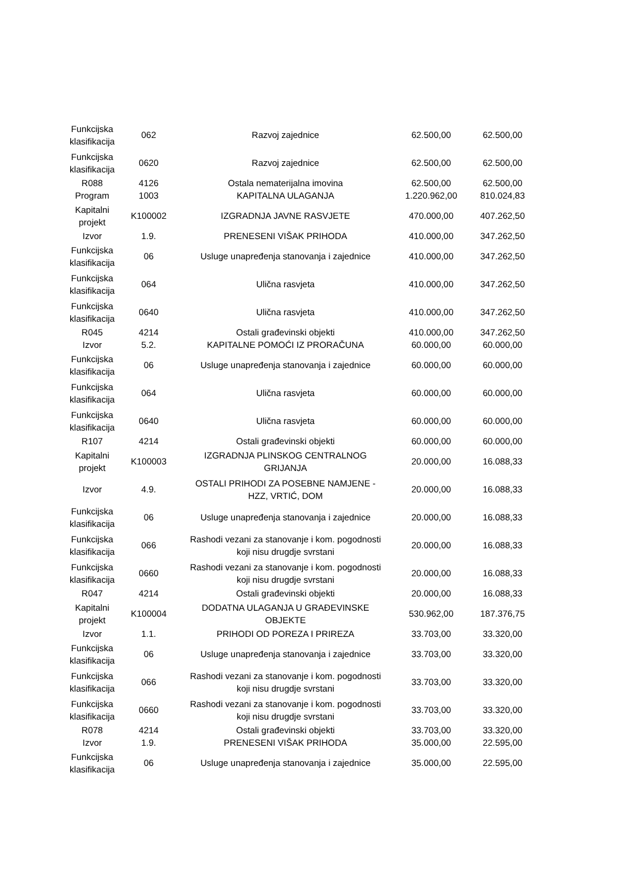| Funkcijska klasifikacija | 062 | Razvoj zajednice | 62.500,00 | 62.500,00 |
| Funkcijska klasifikacija | 0620 | Razvoj zajednice | 62.500,00 | 62.500,00 |
| R088 | 4126 | Ostala nematerijalna imovina | 62.500,00 | 62.500,00 |
| Program | 1003 | KAPITALNA ULAGANJA | 1.220.962,00 | 810.024,83 |
| Kapitalni projekt | K100002 | IZGRADNJA JAVNE RASVJETE | 470.000,00 | 407.262,50 |
| Izvor | 1.9. | PRENESENI VIŠAK PRIHODA | 410.000,00 | 347.262,50 |
| Funkcijska klasifikacija | 06 | Usluge unapređenja stanovanja i zajednice | 410.000,00 | 347.262,50 |
| Funkcijska klasifikacija | 064 | Ulična rasvjeta | 410.000,00 | 347.262,50 |
| Funkcijska klasifikacija | 0640 | Ulična rasvjeta | 410.000,00 | 347.262,50 |
| R045 | 4214 | Ostali građevinski objekti | 410.000,00 | 347.262,50 |
| Izvor | 5.2. | KAPITALNE POMOĆI IZ PRORAČUNA | 60.000,00 | 60.000,00 |
| Funkcijska klasifikacija | 06 | Usluge unapređenja stanovanja i zajednice | 60.000,00 | 60.000,00 |
| Funkcijska klasifikacija | 064 | Ulična rasvjeta | 60.000,00 | 60.000,00 |
| Funkcijska klasifikacija | 0640 | Ulična rasvjeta | 60.000,00 | 60.000,00 |
| R107 | 4214 | Ostali građevinski objekti | 60.000,00 | 60.000,00 |
| Kapitalni projekt | K100003 | IZGRADNJA PLINSKOG CENTRALNOG GRIJANJA | 20.000,00 | 16.088,33 |
| Izvor | 4.9. | OSTALI PRIHODI ZA POSEBNE NAMJENE - HZZ, VRTIĆ, DOM | 20.000,00 | 16.088,33 |
| Funkcijska klasifikacija | 06 | Usluge unapređenja stanovanja i zajednice | 20.000,00 | 16.088,33 |
| Funkcijska klasifikacija | 066 | Rashodi vezani za stanovanje i kom. pogodnosti koji nisu drugdje svrstani | 20.000,00 | 16.088,33 |
| Funkcijska klasifikacija | 0660 | Rashodi vezani za stanovanje i kom. pogodnosti koji nisu drugdje svrstani | 20.000,00 | 16.088,33 |
| R047 | 4214 | Ostali građevinski objekti | 20.000,00 | 16.088,33 |
| Kapitalni projekt | K100004 | DODATNA ULAGANJA U GRAĐEVINSKE OBJEKTE | 530.962,00 | 187.376,75 |
| Izvor | 1.1. | PRIHODI OD POREZA I PRIREZA | 33.703,00 | 33.320,00 |
| Funkcijska klasifikacija | 06 | Usluge unapređenja stanovanja i zajednice | 33.703,00 | 33.320,00 |
| Funkcijska klasifikacija | 066 | Rashodi vezani za stanovanje i kom. pogodnosti koji nisu drugdje svrstani | 33.703,00 | 33.320,00 |
| Funkcijska klasifikacija | 0660 | Rashodi vezani za stanovanje i kom. pogodnosti koji nisu drugdje svrstani | 33.703,00 | 33.320,00 |
| R078 | 4214 | Ostali građevinski objekti | 33.703,00 | 33.320,00 |
| Izvor | 1.9. | PRENESENI VIŠAK PRIHODA | 35.000,00 | 22.595,00 |
| Funkcijska klasifikacija | 06 | Usluge unapređenja stanovanja i zajednice | 35.000,00 | 22.595,00 |